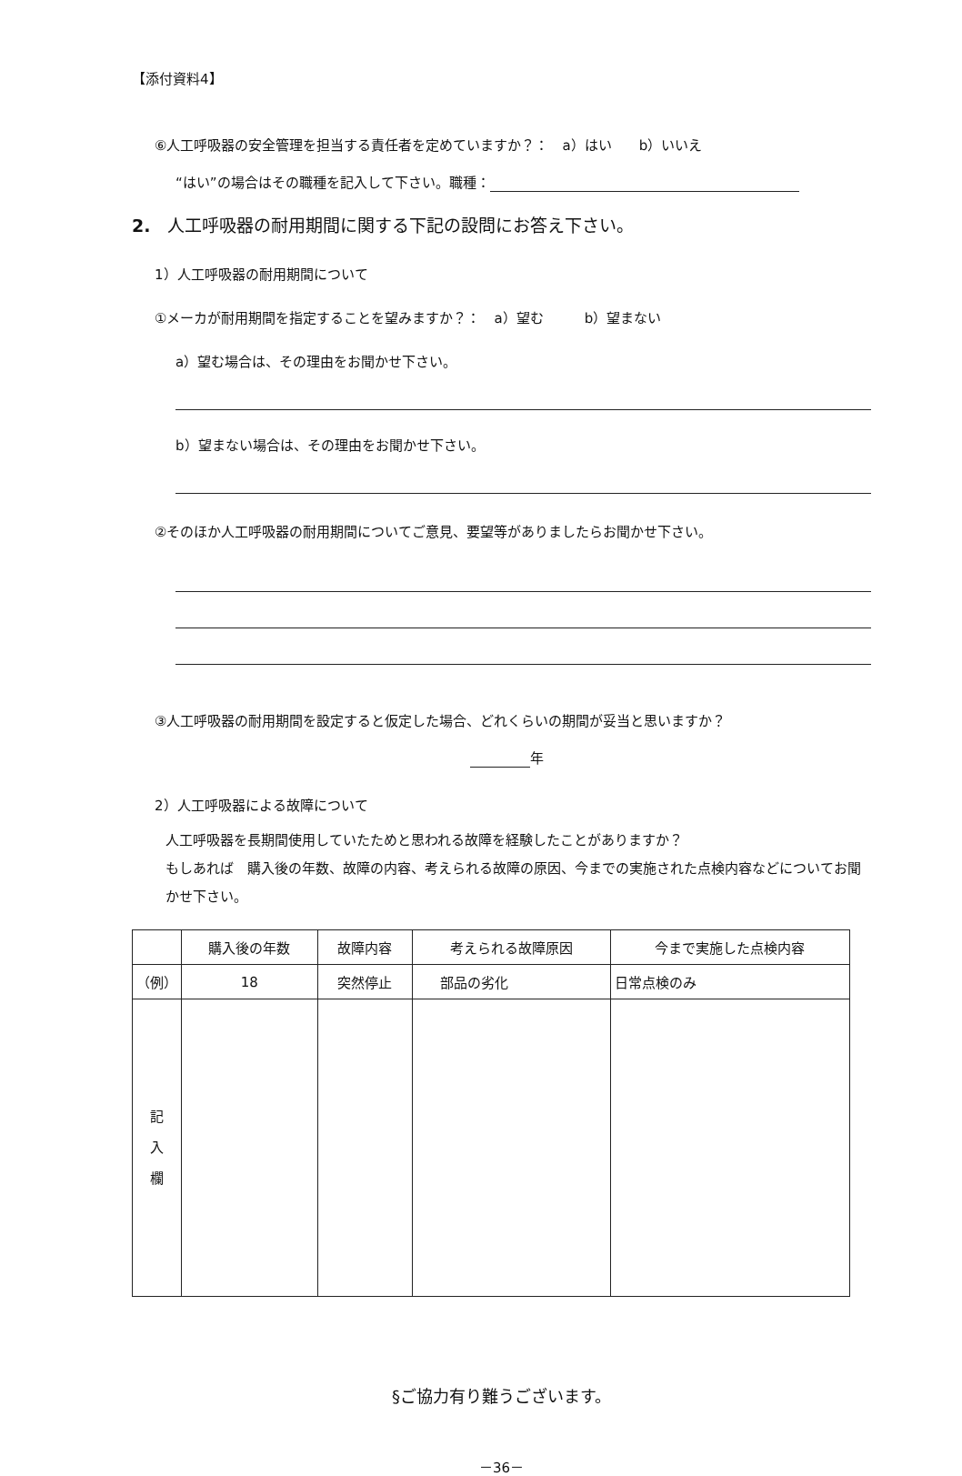【添付資料4】
⑥人工呼吸器の安全管理を担当する責任者を定めていますか？：　a）はい　　b）いいえ
“はい”の場合はその職種を記入して下さい。職種：
2.　人工呼吸器の耐用期間に関する下記の設問にお答え下さい。
1）人工呼吸器の耐用期間について
①メーカが耐用期間を指定することを望みますか？：　a）望む　　　b）望まない
a）望む場合は、その理由をお聞かせ下さい。
b）望まない場合は、その理由をお聞かせ下さい。
②そのほか人工呼吸器の耐用期間についてご意見、要望等がありましたらお聞かせ下さい。
③人工呼吸器の耐用期間を設定すると仮定した場合、どれくらいの期間が妥当と思いますか？
年
2）人工呼吸器による故障について
人工呼吸器を長期間使用していたためと思われる故障を経験したことがありますか？
もしあれば　購入後の年数、故障の内容、考えられる故障の原因、今までの実施された点検内容などについてお聞かせ下さい。
| | 購入後の年数 | 故障内容 | 考えられる故障原因 | 今まで実施した点検内容 |
| --- | --- | --- | --- | --- |
| （例） | 18 | 突然停止 | 部品の劣化 | 日常点検のみ |
| 記 入 欄 | | | | |
§ご協力有り難うございます。
－36－